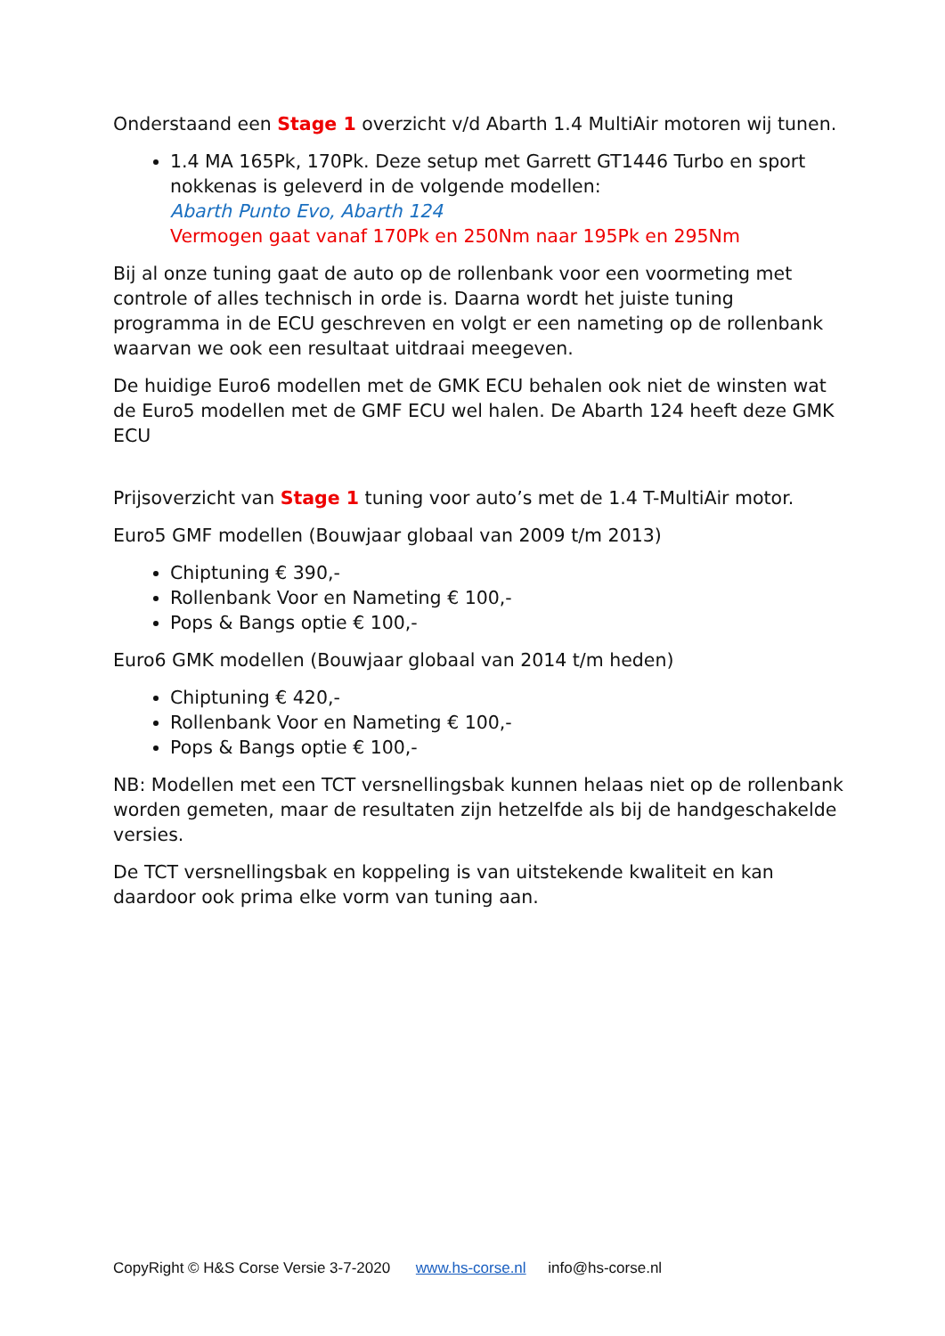Onderstaand een Stage 1 overzicht v/d Abarth 1.4 MultiAir motoren wij tunen.
1.4 MA 165Pk, 170Pk. Deze setup met Garrett GT1446 Turbo en sport nokkenas is geleverd in de volgende modellen:
Abarth Punto Evo, Abarth 124
Vermogen gaat vanaf 170Pk en 250Nm naar 195Pk en 295Nm
Bij al onze tuning gaat de auto op de rollenbank voor een voormeting met controle of alles technisch in orde is. Daarna wordt het juiste tuning programma in de ECU geschreven en volgt er een nameting op de rollenbank waarvan we ook een resultaat uitdraai meegeven.
De huidige Euro6 modellen met de GMK ECU behalen ook niet de winsten wat de Euro5 modellen met de GMF ECU wel halen. De Abarth 124 heeft deze GMK ECU
Prijsoverzicht van Stage 1 tuning voor auto’s met de 1.4 T-MultiAir motor.
Euro5 GMF modellen (Bouwjaar globaal van 2009 t/m 2013)
Chiptuning € 390,-
Rollenbank Voor en Nameting € 100,-
Pops & Bangs optie € 100,-
Euro6 GMK modellen (Bouwjaar globaal van 2014 t/m heden)
Chiptuning € 420,-
Rollenbank Voor en Nameting € 100,-
Pops & Bangs optie € 100,-
NB: Modellen met een TCT versnellingsbak kunnen helaas niet op de rollenbank worden gemeten, maar de resultaten zijn hetzelfde als bij de handgeschakelde versies.
De TCT versnellingsbak en koppeling is van uitstekende kwaliteit en kan daardoor ook prima elke vorm van tuning aan.
CopyRight © H&S Corse Versie 3-7-2020 www.hs-corse.nl info@hs-corse.nl